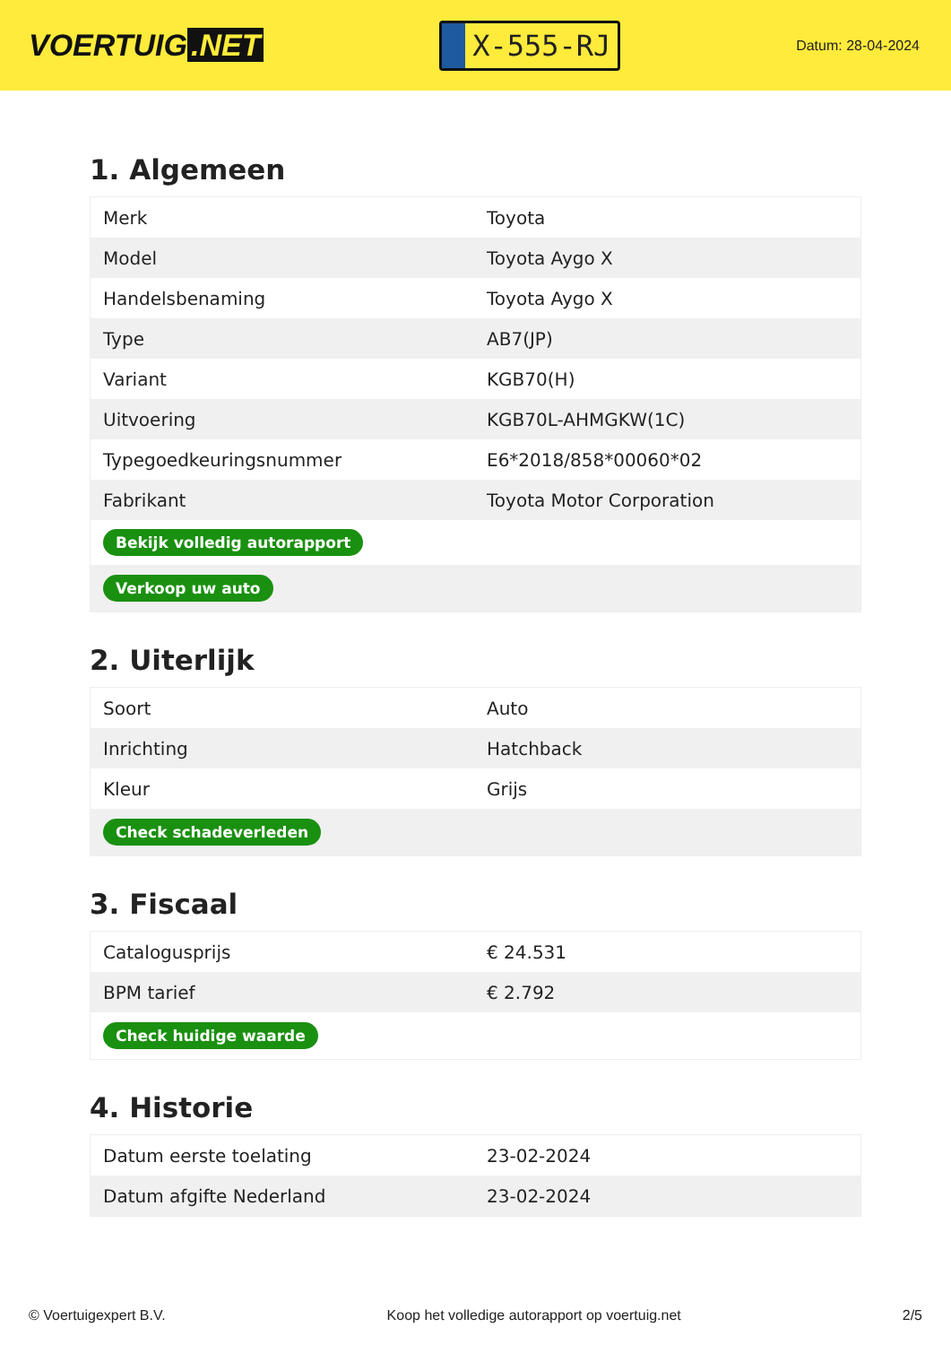VOERTUIG.NET
X-555-RJ
Datum: 28-04-2024
1. Algemeen
| Merk | Toyota |
| Model | Toyota Aygo X |
| Handelsbenaming | Toyota Aygo X |
| Type | AB7(JP) |
| Variant | KGB70(H) |
| Uitvoering | KGB70L-AHMGKW(1C) |
| Typegoedkeuringsnummer | E6*2018/858*00060*02 |
| Fabrikant | Toyota Motor Corporation |
| Bekijk volledig autorapport | |
| Verkoop uw auto | |
2. Uiterlijk
| Soort | Auto |
| Inrichting | Hatchback |
| Kleur | Grijs |
| Check schadeverleden | |
3. Fiscaal
| Catalogusprijs | € 24.531 |
| BPM tarief | € 2.792 |
| Check huidige waarde | |
4. Historie
| Datum eerste toelating | 23-02-2024 |
| Datum afgifte Nederland | 23-02-2024 |
© Voertuigexpert B.V. Koop het volledige autorapport op voertuig.net 2/5